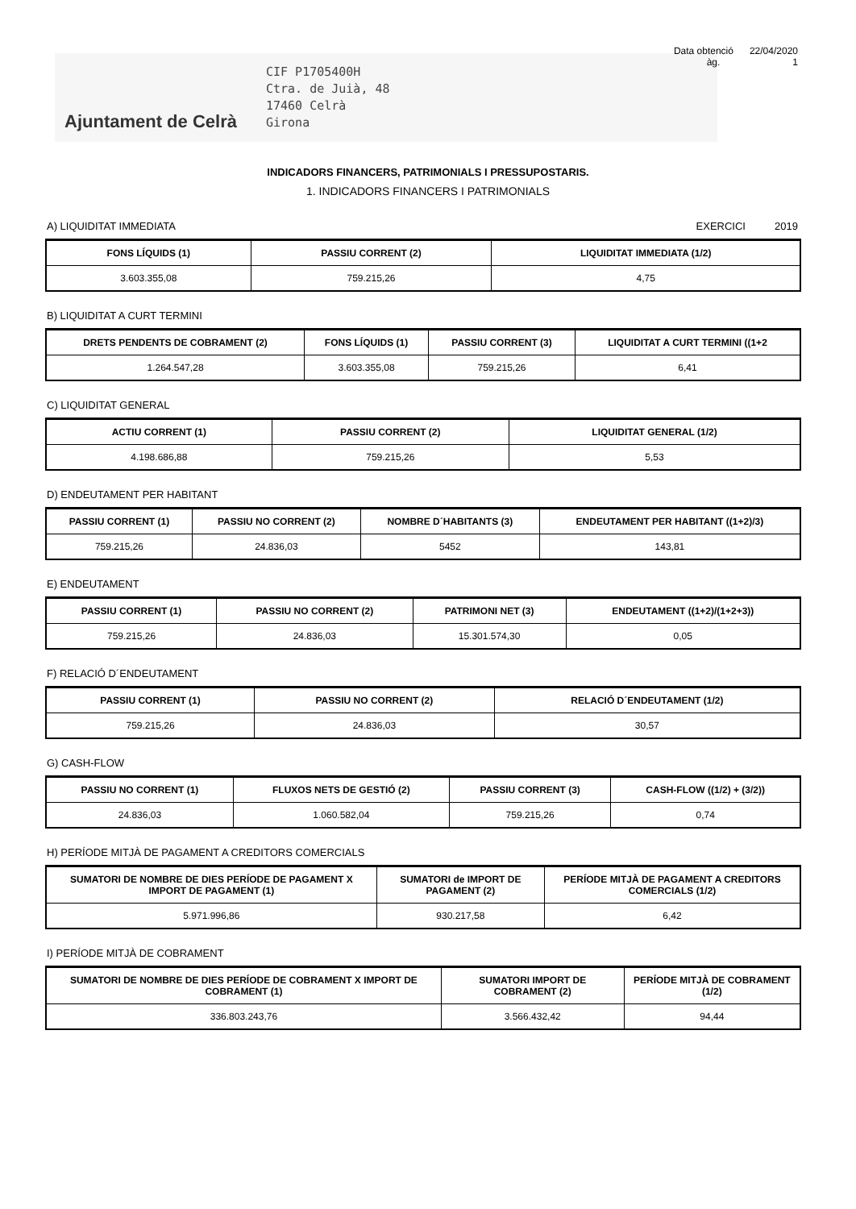Data obtenció 22/04/2020
àg. 1
Ajuntament de Celrà
CIF P1705400H
Ctra. de Juià, 48
17460 Celrà
Girona
INDICADORS FINANCERS, PATRIMONIALS I PRESSUPOSTARIS.
1. INDICADORS FINANCERS I PATRIMONIALS
A) LIQUIDITAT IMMEDIATA EXERCICI 2019
| FONS LÍQUIDS (1) | PASSIU CORRENT (2) | LIQUIDITAT IMMEDIATA (1/2) |
| --- | --- | --- |
| 3.603.355,08 | 759.215,26 | 4,75 |
B) LIQUIDITAT A CURT TERMINI
| DRETS PENDENTS DE COBRAMENT (2) | FONS LÍQUIDS (1) | PASSIU CORRENT (3) | LIQUIDITAT A CURT TERMINI ((1+2 |
| --- | --- | --- | --- |
| 1.264.547,28 | 3.603.355,08 | 759.215,26 | 6,41 |
C) LIQUIDITAT GENERAL
| ACTIU CORRENT (1) | PASSIU CORRENT (2) | LIQUIDITAT GENERAL (1/2) |
| --- | --- | --- |
| 4.198.686,88 | 759.215,26 | 5,53 |
D) ENDEUTAMENT PER HABITANT
| PASSIU CORRENT (1) | PASSIU NO CORRENT (2) | NOMBRE D´HABITANTS (3) | ENDEUTAMENT PER HABITANT ((1+2)/3) |
| --- | --- | --- | --- |
| 759.215,26 | 24.836,03 | 5452 | 143,81 |
E) ENDEUTAMENT
| PASSIU CORRENT (1) | PASSIU NO CORRENT (2) | PATRIMONI NET (3) | ENDEUTAMENT ((1+2)/(1+2+3)) |
| --- | --- | --- | --- |
| 759.215,26 | 24.836,03 | 15.301.574,30 | 0,05 |
F) RELACIÓ D´ENDEUTAMENT
| PASSIU CORRENT (1) | PASSIU NO CORRENT (2) | RELACIÓ D´ENDEUTAMENT (1/2) |
| --- | --- | --- |
| 759.215,26 | 24.836,03 | 30,57 |
G) CASH-FLOW
| PASSIU NO CORRENT (1) | FLUXOS NETS DE GESTIÓ (2) | PASSIU CORRENT (3) | CASH-FLOW ((1/2) + (3/2)) |
| --- | --- | --- | --- |
| 24.836,03 | 1.060.582,04 | 759.215,26 | 0,74 |
H) PERÍODE MITJÀ DE PAGAMENT A CREDITORS COMERCIALS
| SUMATORI DE NOMBRE DE DIES PERÍODE DE PAGAMENT X IMPORT DE PAGAMENT (1) | SUMATORI de IMPORT DE PAGAMENT (2) | PERÍODE MITJÀ DE PAGAMENT A CREDITORS COMERCIALS (1/2) |
| --- | --- | --- |
| 5.971.996,86 | 930.217,58 | 6,42 |
I) PERÍODE MITJÀ DE COBRAMENT
| SUMATORI DE NOMBRE DE DIES PERÍODE DE COBRAMENT X IMPORT DE COBRAMENT (1) | SUMATORI IMPORT DE COBRAMENT (2) | PERÍODE MITJÀ DE COBRAMENT (1/2) |
| --- | --- | --- |
| 336.803.243,76 | 3.566.432,42 | 94,44 |